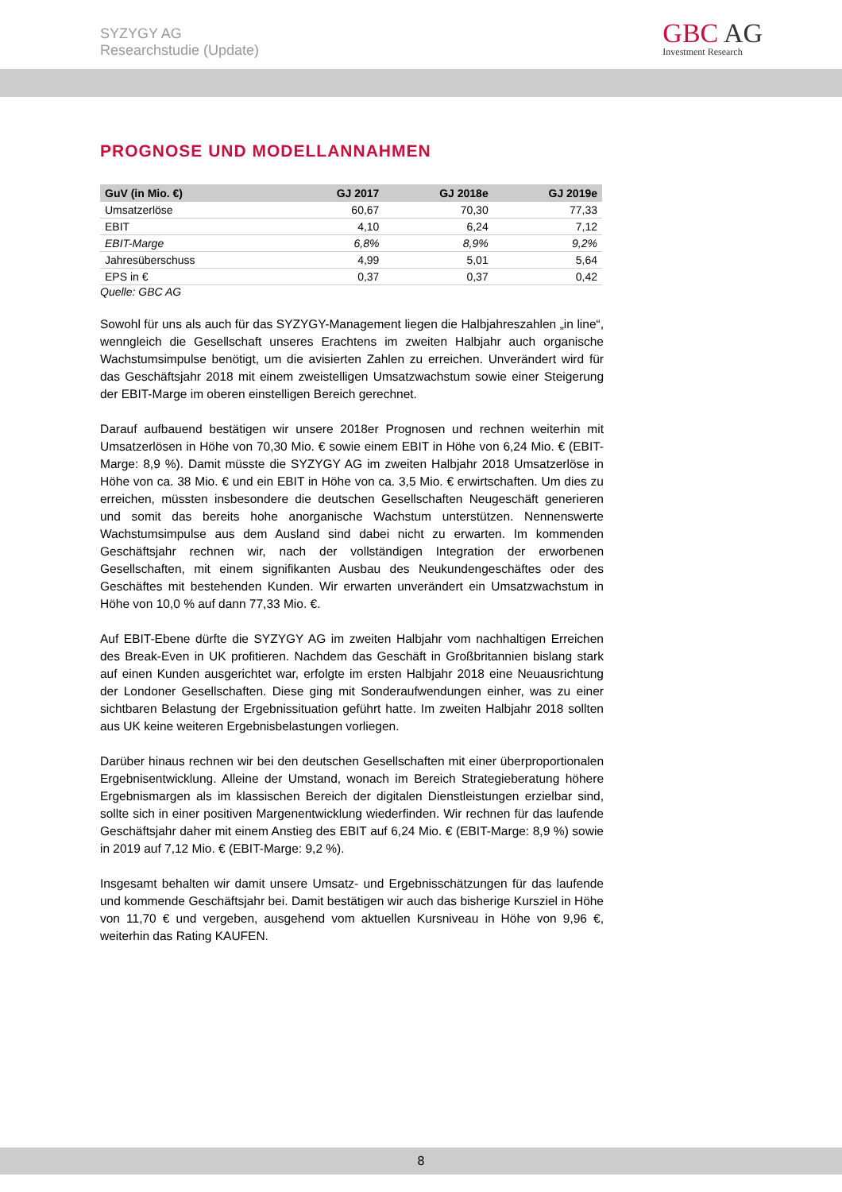SYZYGY AG
Researchstudie (Update)
GBC AG
Investment Research
PROGNOSE UND MODELLANNAHMEN
| GuV (in Mio. €) | GJ 2017 | GJ 2018e | GJ 2019e |
| --- | --- | --- | --- |
| Umsatzerlöse | 60,67 | 70,30 | 77,33 |
| EBIT | 4,10 | 6,24 | 7,12 |
| EBIT-Marge | 6,8% | 8,9% | 9,2% |
| Jahresüberschuss | 4,99 | 5,01 | 5,64 |
| EPS in € | 0,37 | 0,37 | 0,42 |
Quelle: GBC AG
Sowohl für uns als auch für das SYZYGY-Management liegen die Halbjahreszahlen „in line“, wenngleich die Gesellschaft unseres Erachtens im zweiten Halbjahr auch organische Wachstumsimpulse benötigt, um die avisierten Zahlen zu erreichen. Unverändert wird für das Geschäftsjahr 2018 mit einem zweistelligen Umsatzwachstum sowie einer Steigerung der EBIT-Marge im oberen einstelligen Bereich gerechnet.
Darauf aufbauend bestätigen wir unsere 2018er Prognosen und rechnen weiterhin mit Umsatzerlösen in Höhe von 70,30 Mio. € sowie einem EBIT in Höhe von 6,24 Mio. € (EBIT-Marge: 8,9 %). Damit müsste die SYZYGY AG im zweiten Halbjahr 2018 Umsatzerlöse in Höhe von ca. 38 Mio. € und ein EBIT in Höhe von ca. 3,5 Mio. € erwirtschaften. Um dies zu erreichen, müssten insbesondere die deutschen Gesellschaften Neugeschäft generieren und somit das bereits hohe anorganische Wachstum unterstützen. Nennenswerte Wachstumsimpulse aus dem Ausland sind dabei nicht zu erwarten. Im kommenden Geschäftsjahr rechnen wir, nach der vollständigen Integration der erworbenen Gesellschaften, mit einem signifikanten Ausbau des Neukundengeschäftes oder des Geschäftes mit bestehenden Kunden. Wir erwarten unverändert ein Umsatzwachstum in Höhe von 10,0 % auf dann 77,33 Mio. €.
Auf EBIT-Ebene dürfte die SYZYGY AG im zweiten Halbjahr vom nachhaltigen Erreichen des Break-Even in UK profitieren. Nachdem das Geschäft in Großbritannien bislang stark auf einen Kunden ausgerichtet war, erfolgte im ersten Halbjahr 2018 eine Neuausrichtung der Londoner Gesellschaften. Diese ging mit Sonderaufwendungen einher, was zu einer sichtbaren Belastung der Ergebnissituation geführt hatte. Im zweiten Halbjahr 2018 sollten aus UK keine weiteren Ergebnisbelastungen vorliegen.
Darüber hinaus rechnen wir bei den deutschen Gesellschaften mit einer überproportionalen Ergebnisentwicklung. Alleine der Umstand, wonach im Bereich Strategieberatung höhere Ergebnismargen als im klassischen Bereich der digitalen Dienstleistungen erzielbar sind, sollte sich in einer positiven Margenentwicklung wiederfinden. Wir rechnen für das laufende Geschäftsjahr daher mit einem Anstieg des EBIT auf 6,24 Mio. € (EBIT-Marge: 8,9 %) sowie in 2019 auf 7,12 Mio. € (EBIT-Marge: 9,2 %).
Insgesamt behalten wir damit unsere Umsatz- und Ergebnisschätzungen für das laufende und kommende Geschäftsjahr bei. Damit bestätigen wir auch das bisherige Kursziel in Höhe von 11,70 € und vergeben, ausgehend vom aktuellen Kursniveau in Höhe von 9,96 €, weiterhin das Rating KAUFEN.
8